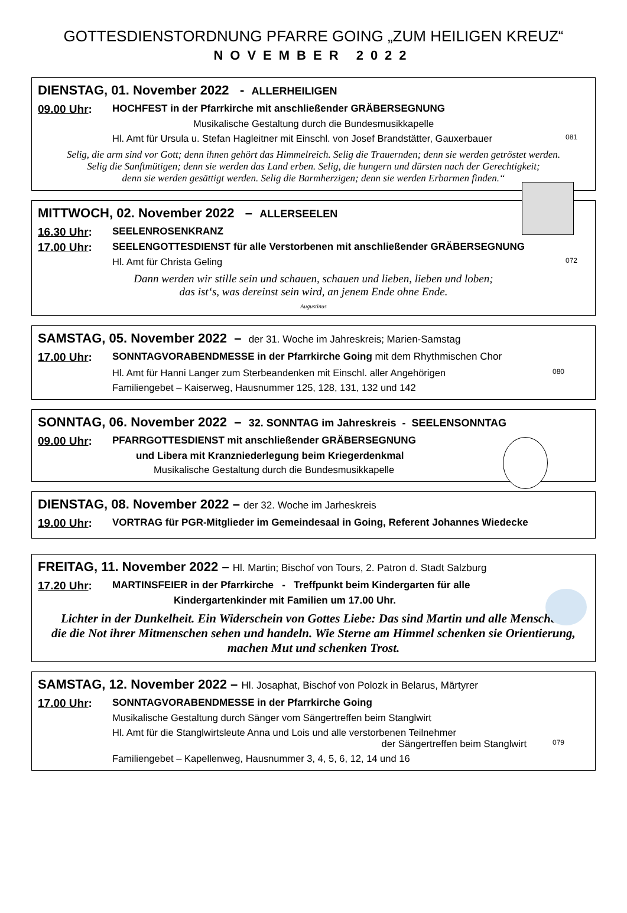GOTTESDIENSTORDNUNG PFARRE GOING „ZUM HEILIGEN KREUZ“
NOVEMBER 2022
DIENSTAG, 01. November 2022 - ALLERHEILIGEN
09.00 Uhr: HOCHFEST in der Pfarrkirche mit anschließender GRÄBERSEGNUNG
Musikalische Gestaltung durch die Bundesmusikkapelle
Hl. Amt für Ursula u. Stefan Hagleitner mit Einschl. von Josef Brandstätter, Gauxerbauer 081
Selig, die arm sind vor Gott; denn ihnen gehört das Himmelreich. Selig die Trauernden; denn sie werden getröstet werden.
Selig die Sanftmütigen; denn sie werden das Land erben. Selig, die hungern und dürsten nach der Gerechtigkeit;
denn sie werden gesättigt werden. Selig die Barmherzigen; denn sie werden Erbarmen finden.“
MITTWOCH, 02. November 2022 – ALLERSEELEN
16.30 Uhr: SEELENROSENKRANZ
17.00 Uhr: SEELENGOTTESDIENST für alle Verstorbenen mit anschließender GRÄBERSEGNUNG
Hl. Amt für Christa Geling 072
Dann werden wir stille sein und schauen, schauen und lieben, lieben und loben;
das ist‘s, was dereinst sein wird, an jenem Ende ohne Ende.
Augustinus
SAMSTAG, 05. November 2022 – der 31. Woche im Jahreskreis; Marien-Samstag
17.00 Uhr: SONNTAGVORABENDMESSE in der Pfarrkirche Going mit dem Rhythmischen Chor
Hl. Amt für Hanni Langer zum Sterbeandenken mit Einschl. aller Angehörigen 080
Familiengebet – Kaiserweg, Hausnummer 125, 128, 131, 132 und 142
SONNTAG, 06. November 2022 – 32. SONNTAG im Jahreskreis - SEELENSONNTAG
09.00 Uhr: PFARRGOTTESDIENST mit anschließender GRÄBERSEGNUNG
und Libera mit Kranzniederlegung beim Kriegerdenkmal
Musikalische Gestaltung durch die Bundesmusikkapelle
DIENSTAG, 08. November 2022 – der 32. Woche im Jarheskreis
19.00 Uhr: VORTRAG für PGR-Mitglieder im Gemeindesaal in Going, Referent Johannes Wiedecke
FREITAG, 11. November 2022 – Hl. Martin; Bischof von Tours, 2. Patron d. Stadt Salzburg
17.20 Uhr: MARTINSFEIER in der Pfarrkirche - Treffpunkt beim Kindergarten für alle
Kindergartenkinder mit Familien um 17.00 Uhr.
Lichter in der Dunkelheit. Ein Widerschein von Gottes Liebe: Das sind Martin und alle Menschen,
die die Not ihrer Mitmenschen sehen und handeln. Wie Sterne am Himmel schenken sie Orientierung,
machen Mut und schenken Trost.
SAMSTAG, 12. November 2022 – Hl. Josaphat, Bischof von Polozk in Belarus, Märtyrer
17.00 Uhr: SONNTAGVORABENDMESSE in der Pfarrkirche Going
Musikalische Gestaltung durch Sänger vom Sängertreffen beim Stanglwirt
Hl. Amt für die Stanglwirtsleute Anna und Lois und alle verstorbenen Teilnehmer
der Sängertreffen beim Stanglwirt 079
Familiengebet – Kapellenweg, Hausnummer 3, 4, 5, 6, 12, 14 und 16